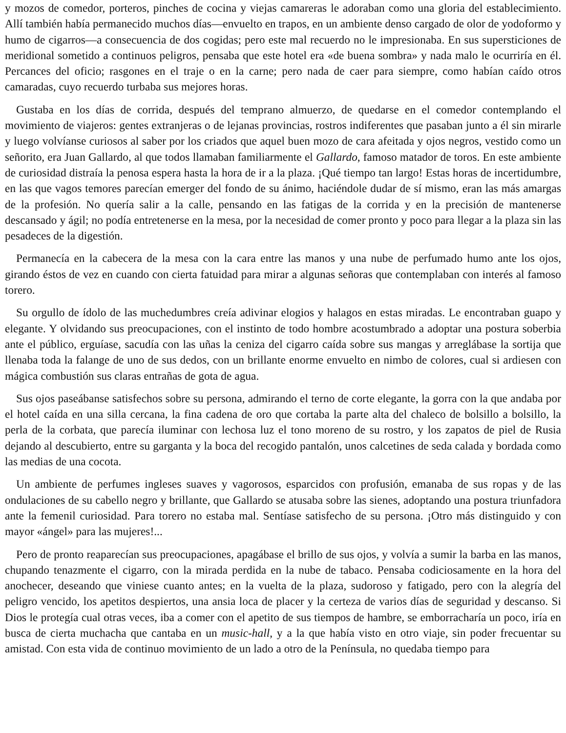y mozos de comedor, porteros, pinches de cocina y viejas camareras le adoraban como una gloria del establecimiento. Allí también había permanecido muchos días—envuelto en trapos, en un ambiente denso cargado de olor de yodoformo y humo de cigarros—a consecuencia de dos cogidas; pero este mal recuerdo no le impresionaba. En sus supersticiones de meridional sometido a continuos peligros, pensaba que este hotel era «de buena sombra» y nada malo le ocurriría en él. Percances del oficio; rasgones en el traje o en la carne; pero nada de caer para siempre, como habían caído otros camaradas, cuyo recuerdo turbaba sus mejores horas.
Gustaba en los días de corrida, después del temprano almuerzo, de quedarse en el comedor contemplando el movimiento de viajeros: gentes extranjeras o de lejanas provincias, rostros indiferentes que pasaban junto a él sin mirarle y luego volvíanse curiosos al saber por los criados que aquel buen mozo de cara afeitada y ojos negros, vestido como un señorito, era Juan Gallardo, al que todos llamaban familiarmente el Gallardo, famoso matador de toros. En este ambiente de curiosidad distraía la penosa espera hasta la hora de ir a la plaza. ¡Qué tiempo tan largo! Estas horas de incertidumbre, en las que vagos temores parecían emerger del fondo de su ánimo, haciéndole dudar de sí mismo, eran las más amargas de la profesión. No quería salir a la calle, pensando en las fatigas de la corrida y en la precisión de mantenerse descansado y ágil; no podía entretenerse en la mesa, por la necesidad de comer pronto y poco para llegar a la plaza sin las pesadeces de la digestión.
Permanecía en la cabecera de la mesa con la cara entre las manos y una nube de perfumado humo ante los ojos, girando éstos de vez en cuando con cierta fatuidad para mirar a algunas señoras que contemplaban con interés al famoso torero.
Su orgullo de ídolo de las muchedumbres creía adivinar elogios y halagos en estas miradas. Le encontraban guapo y elegante. Y olvidando sus preocupaciones, con el instinto de todo hombre acostumbrado a adoptar una postura soberbia ante el público, erguíase, sacudía con las uñas la ceniza del cigarro caída sobre sus mangas y arreglábase la sortija que llenaba toda la falange de uno de sus dedos, con un brillante enorme envuelto en nimbo de colores, cual si ardiesen con mágica combustión sus claras entrañas de gota de agua.
Sus ojos paseábanse satisfechos sobre su persona, admirando el terno de corte elegante, la gorra con la que andaba por el hotel caída en una silla cercana, la fina cadena de oro que cortaba la parte alta del chaleco de bolsillo a bolsillo, la perla de la corbata, que parecía iluminar con lechosa luz el tono moreno de su rostro, y los zapatos de piel de Rusia dejando al descubierto, entre su garganta y la boca del recogido pantalón, unos calcetines de seda calada y bordada como las medias de una cocota.
Un ambiente de perfumes ingleses suaves y vagorosos, esparcidos con profusión, emanaba de sus ropas y de las ondulaciones de su cabello negro y brillante, que Gallardo se atusaba sobre las sienes, adoptando una postura triunfadora ante la femenil curiosidad. Para torero no estaba mal. Sentíase satisfecho de su persona. ¡Otro más distinguido y con mayor «ángel» para las mujeres!...
Pero de pronto reaparecían sus preocupaciones, apagábase el brillo de sus ojos, y volvía a sumir la barba en las manos, chupando tenazmente el cigarro, con la mirada perdida en la nube de tabaco. Pensaba codiciosamente en la hora del anochecer, deseando que viniese cuanto antes; en la vuelta de la plaza, sudoroso y fatigado, pero con la alegría del peligro vencido, los apetitos despiertos, una ansia loca de placer y la certeza de varios días de seguridad y descanso. Si Dios le protegía cual otras veces, iba a comer con el apetito de sus tiempos de hambre, se emborracharía un poco, iría en busca de cierta muchacha que cantaba en un music-hall, y a la que había visto en otro viaje, sin poder frecuentar su amistad. Con esta vida de continuo movimiento de un lado a otro de la Península, no quedaba tiempo para